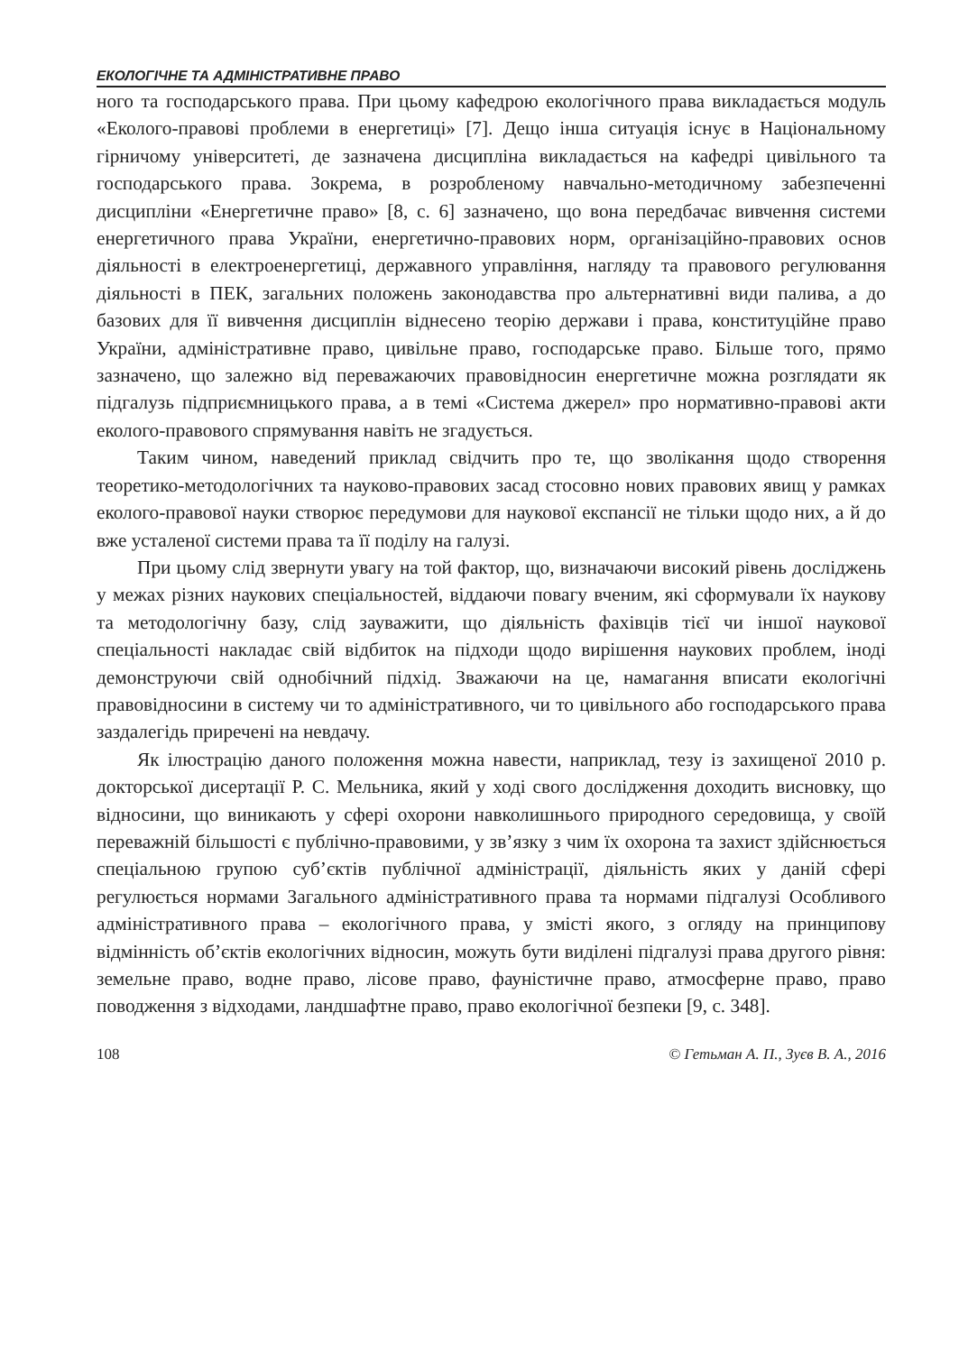ЕКОЛОГІЧНЕ ТА АДМІНІСТРАТИВНЕ ПРАВО
ного та господарського права. При цьому кафедрою екологічного права викладається модуль «Еколого-правові проблеми в енергетиці» [7]. Дещо інша ситуація існує в Національному гірничому університеті, де зазначена дисципліна викладається на кафедрі цивільного та господарського права. Зокрема, в розробленому навчально-методичному забезпеченні дисципліни «Енергетичне право» [8, с. 6] зазначено, що вона передбачає вивчення системи енергетичного права України, енергетично-правових норм, організаційно-правових основ діяльності в електроенергетиці, державного управління, нагляду та правового регулювання діяльності в ПЕК, загальних положень законодавства про альтернативні види палива, а до базових для її вивчення дисциплін віднесено теорію держави і права, конституційне право України, адміністративне право, цивільне право, господарське право. Більше того, прямо зазначено, що залежно від переважаючих правовідносин енергетичне можна розглядати як підгалузь підприємницького права, а в темі «Система джерел» про нормативно-правові акти еколого-правового спрямування навіть не згадується.
Таким чином, наведений приклад свідчить про те, що зволікання щодо створення теоретико-методологічних та науково-правових засад стосовно нових правових явищ у рамках еколого-правової науки створює передумови для наукової експансії не тільки щодо них, а й до вже усталеної системи права та її поділу на галузі.
При цьому слід звернути увагу на той фактор, що, визначаючи високий рівень досліджень у межах різних наукових спеціальностей, віддаючи повагу вченим, які сформували їх наукову та методологічну базу, слід зауважити, що діяльність фахівців тієї чи іншої наукової спеціальності накладає свій відбиток на підходи щодо вирішення наукових проблем, іноді демонструючи свій однобічний підхід. Зважаючи на це, намагання вписати екологічні правовідносини в систему чи то адміністративного, чи то цивільного або господарського права заздалегідь приречені на невдачу.
Як ілюстрацію даного положення можна навести, наприклад, тезу із захищеної 2010 р. докторської дисертації Р. С. Мельника, який у ході свого дослідження доходить висновку, що відносини, що виникають у сфері охорони навколишнього природного середовища, у своїй переважній більшості є публічно-правовими, у зв’язку з чим їх охорона та захист здійснюється спеціальною групою суб’єктів публічної адміністрації, діяльність яких у даній сфері регулюється нормами Загального адміністративного права та нормами підгалузі Особливого адміністративного права – екологічного права, у змісті якого, з огляду на принципову відмінність об’єктів екологічних відносин, можуть бути виділені підгалузі права другого рівня: земельне право, водне право, лісове право, фауністичне право, атмосферне право, право поводження з відходами, ландшафтне право, право екологічної безпеки [9, с. 348].
108 © Гетьман А. П., Зуєв В. А., 2016